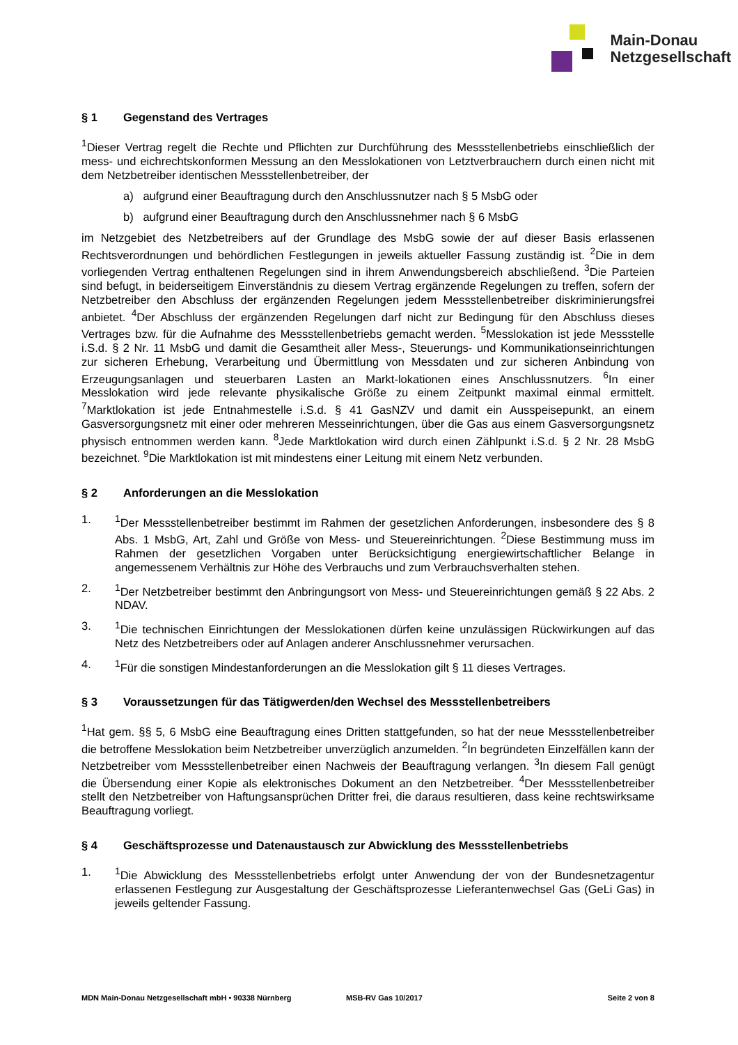Main-Donau
Netzgesellschaft
§ 1 Gegenstand des Vertrages
<sup>1</sup> Dieser Vertrag regelt die Rechte und Pflichten zur Durchführung des Messstellenbetriebs einschließlich der mess- und eichrechtskonformen Messung an den Messlokationen von Letztverbrauchern durch einen nicht mit dem Netzbetreiber identischen Messstellenbetreiber, der
a) aufgrund einer Beauftragung durch den Anschlussnutzer nach § 5 MsbG oder
b) aufgrund einer Beauftragung durch den Anschlussnehmer nach § 6 MsbG
im Netzgebiet des Netzbetreibers auf der Grundlage des MsbG sowie der auf dieser Basis erlassenen Rechtsverordnungen und behördlichen Festlegungen in jeweils aktueller Fassung zuständig ist. <sup>2</sup>Die in dem vorliegenden Vertrag enthaltenen Regelungen sind in ihrem Anwendungsbereich abschließend. <sup>3</sup>Die Parteien sind befugt, in beiderseitigem Einverständnis zu diesem Vertrag ergänzende Regelungen zu treffen, sofern der Netzbetreiber den Abschluss der ergänzenden Regelungen jedem Messstellenbetreiber diskriminierungsfrei anbietet. <sup>4</sup>Der Abschluss der ergänzenden Regelungen darf nicht zur Bedingung für den Abschluss dieses Vertrages bzw. für die Aufnahme des Messstellenbetriebs gemacht werden. <sup>5</sup>Messlokation ist jede Messstelle i.S.d. § 2 Nr. 11 MsbG und damit die Gesamtheit aller Mess-, Steuerungs- und Kommunikationseinrichtungen zur sicheren Erhebung, Verarbeitung und Übermittlung von Messdaten und zur sicheren Anbindung von Erzeugungsanlagen und steuerbaren Lasten an Markt-lokationen eines Anschlussnutzers. <sup>6</sup>In einer Messlokation wird jede relevante physikalische Größe zu einem Zeitpunkt maximal einmal ermittelt. <sup>7</sup>Marktlokation ist jede Entnahmestelle i.S.d. § 41 GasNZV und damit ein Ausspeisepunkt, an einem Gasversorgungsnetz mit einer oder mehreren Messeinrichtungen, über die Gas aus einem Gasversorgungsnetz physisch entnommen werden kann. <sup>8</sup>Jede Marktlokation wird durch einen Zählpunkt i.S.d. § 2 Nr. 28 MsbG bezeichnet. <sup>9</sup>Die Marktlokation ist mit mindestens einer Leitung mit einem Netz verbunden.
§ 2 Anforderungen an die Messlokation
1. <sup>1</sup> Der Messstellenbetreiber bestimmt im Rahmen der gesetzlichen Anforderungen, insbesondere des § 8 Abs. 1 MsbG, Art, Zahl und Größe von Mess- und Steuereinrichtungen. <sup>2</sup>Diese Bestimmung muss im Rahmen der gesetzlichen Vorgaben unter Berücksichtigung energiewirtschaftlicher Belange in angemessenem Verhältnis zur Höhe des Verbrauchs und zum Verbrauchsverhalten stehen.
2. <sup>1</sup> Der Netzbetreiber bestimmt den Anbringungsort von Mess- und Steuereinrichtungen gemäß § 22 Abs. 2 NDAV.
3. <sup>1</sup> Die technischen Einrichtungen der Messlokationen dürfen keine unzulässigen Rückwirkungen auf das Netz des Netzbetreibers oder auf Anlagen anderer Anschlussnehmer verursachen.
4. <sup>1</sup> Für die sonstigen Mindestanforderungen an die Messlokation gilt § 11 dieses Vertrages.
§ 3 Voraussetzungen für das Tätigwerden/den Wechsel des Messstellenbetreibers
<sup>1</sup> Hat gem. §§ 5, 6 MsbG eine Beauftragung eines Dritten stattgefunden, so hat der neue Messstellenbetreiber die betroffene Messlokation beim Netzbetreiber unverzüglich anzumelden. <sup>2</sup>In begründeten Einzelfällen kann der Netzbetreiber vom Messstellenbetreiber einen Nachweis der Beauftragung verlangen. <sup>3</sup>In diesem Fall genügt die Übersendung einer Kopie als elektronisches Dokument an den Netzbetreiber. <sup>4</sup>Der Messstellenbetreiber stellt den Netzbetreiber von Haftungsansprüchen Dritter frei, die daraus resultieren, dass keine rechtswirksame Beauftragung vorliegt.
§ 4 Geschäftsprozesse und Datenaustausch zur Abwicklung des Messstellenbetriebs
1. <sup>1</sup> Die Abwicklung des Messstellenbetriebs erfolgt unter Anwendung der von der Bundesnetzagentur erlassenen Festlegung zur Ausgestaltung der Geschäftsprozesse Lieferantenwechsel Gas (GeLi Gas) in jeweils geltender Fassung.
MDN Main-Donau Netzgesellschaft mbH • 90338 Nürnberg MSB-RV Gas 10/2017 Seite 2 von 8